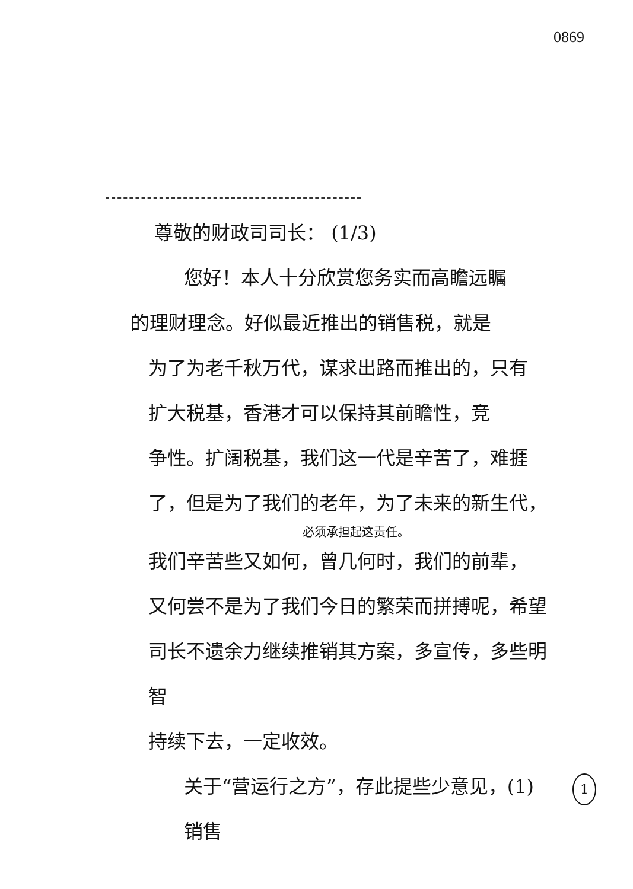0869
尊敬的财政司司长： (1/3)
您好！本人十分欣赏您务实而高瞻远瞩
的理财理念。好似最近推出的销售税，就是
为了为老千秋万代，谋求出路而推出的，只有
扩大税基，香港才可以保持其前瞻性，竞
争性。扩阔税基，我们这一代是辛苦了，难捱
了，但是为了我们的老年，为了未来的新生代，
必须承担起这责任。
我们辛苦些又如何，曾几何时，我们的前辈，
又何尝不是为了我们今日的繁荣而拼搏呢，希望
司长不遗余力继续推销其方案，多宣传，多些明智
持续下去，一定收效。
关于“营运行之方”，存此提些少意见，(1) 销售
1